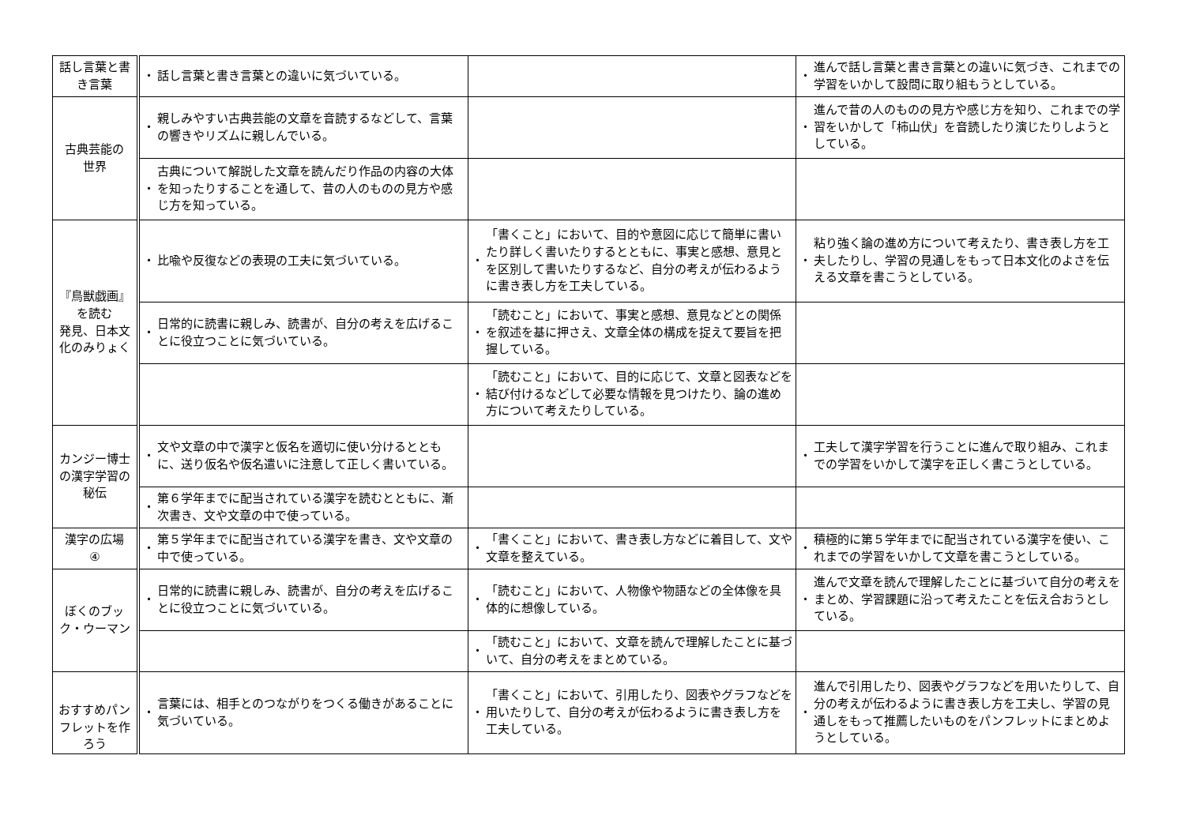| 話し言葉と書き言葉 | ・ 話し言葉と書き言葉との違いに気づいている。 | | ・ 進んで話し言葉と書き言葉との違いに気づき、これまでの学習をいかして設問に取り組もうとしている。 |
| 古典芸能の 世界 | ・ 親しみやすい古典芸能の文章を音読するなどして、言葉の響きやリズムに親しんでいる。 | | ・ 進んで昔の人のものの見方や感じ方を知り、これまでの学習をいかして「柿山伏」を音読したり演じたりしようとしている。 |
| | ・ 古典について解説した文章を読んだり作品の内容の大体を知ったりすることを通して、昔の人のものの見方や感じ方を知っている。 | | |
| 『鳥獣戯画』を読む 発見、日本文化のみりょく | ・ 比喩や反復などの表現の工夫に気づいている。 | ・ 「書くこと」において、目的や意図に応じて簡単に書いたり詳しく書いたりするとともに、事実と感想、意見とを区別して書いたりするなど、自分の考えが伝わるように書き表し方を工夫している。 | ・ 粘り強く論の進め方について考えたり、書き表し方を工夫したりし、学習の見通しをもって日本文化のよさを伝える文章を書こうとしている。 |
| | ・ 日常的に読書に親しみ、読書が、自分の考えを広げることに役立つことに気づいている。 | ・ 「読むこと」において、事実と感想、意見などとの関係を叙述を基に押さえ、文章全体の構成を捉えて要旨を把握している。 | |
| | | ・ 「読むこと」において、目的に応じて、文章と図表などを結び付けるなどして必要な情報を見つけたり、論の進め方について考えたりしている。 | |
| カンジー博士の漢字学習の秘伝 | ・ 文や文章の中で漢字と仮名を適切に使い分けるとともに、送り仮名や仮名遣いに注意して正しく書いている。 | | ・ 工夫して漢字学習を行うことに進んで取り組み、これまでの学習をいかして漢字を正しく書こうとしている。 |
| | ・ 第６学年までに配当されている漢字を読むとともに、漸次書き、文や文章の中で使っている。 | | |
| 漢字の広場 ④ | ・ 第５学年までに配当されている漢字を書き、文や文章の中で使っている。 | ・ 「書くこと」において、書き表し方などに着目して、文や文章を整えている。 | ・ 積極的に第５学年までに配当されている漢字を使い、これまでの学習をいかして文章を書こうとしている。 |
| ぼくのブック・ウーマン | ・ 日常的に読書に親しみ、読書が、自分の考えを広げることに役立つことに気づいている。 | ・ 「読むこと」において、人物像や物語などの全体像を具体的に想像している。 | ・ 進んで文章を読んで理解したことに基づいて自分の考えをまとめ、学習課題に沿って考えたことを伝え合おうとしている。 |
| | | ・ 「読むこと」において、文章を読んで理解したことに基づいて、自分の考えをまとめている。 | |
| おすすめパンフレットを作ろう | ・ 言葉には、相手とのつながりをつくる働きがあることに気づいている。 | ・ 「書くこと」において、引用したり、図表やグラフなどを用いたりして、自分の考えが伝わるように書き表し方を工夫している。 | ・ 進んで引用したり、図表やグラフなどを用いたりして、自分の考えが伝わるように書き表し方を工夫し、学習の見通しをもって推薦したいものをパンフレットにまとめようとしている。 |